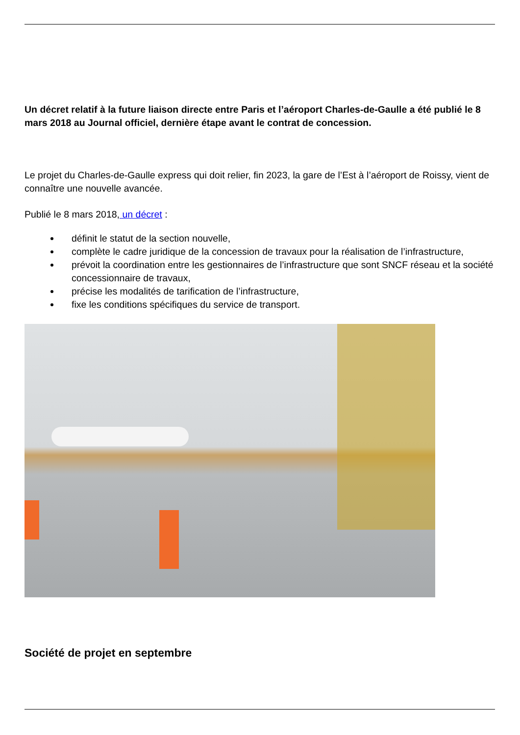Un décret relatif à la future liaison directe entre Paris et l’aéroport Charles-de-Gaulle a été publié le 8 mars 2018 au Journal officiel, dernière étape avant le contrat de concession.
Le projet du Charles-de-Gaulle express qui doit relier, fin 2023, la gare de l’Est à l’aéroport de Roissy, vient de connaître une nouvelle avancée.
Publié le 8 mars 2018, un décret :
définit le statut de la section nouvelle,
complète le cadre juridique de la concession de travaux pour la réalisation de l’infrastructure,
prévoit la coordination entre les gestionnaires de l’infrastructure que sont SNCF réseau et la société concessionnaire de travaux,
précise les modalités de tarification de l’infrastructure,
fixe les conditions spécifiques du service de transport.
Société de projet en septembre